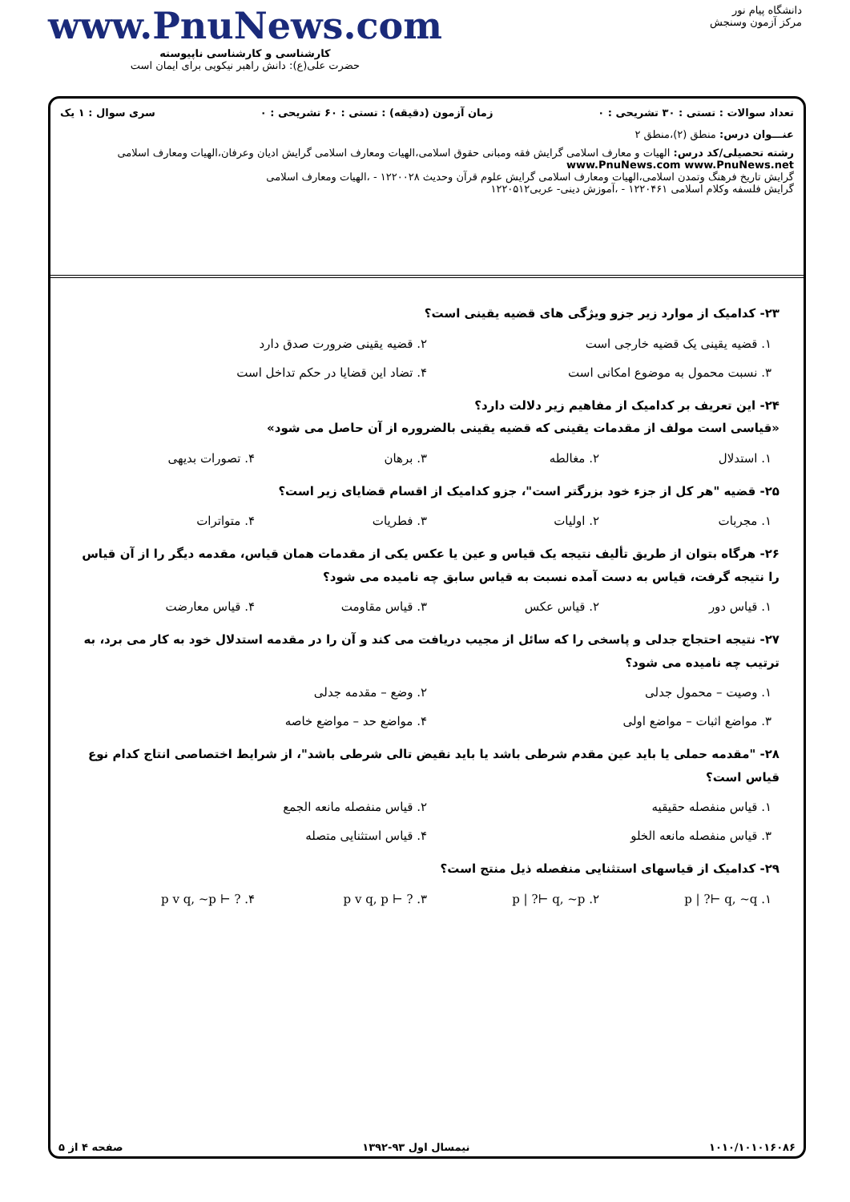دانشگاه پیام نور
مرکز آزمون وسنجش
www.PnuNews.com
کارشناسی و کارشناسی ناپیوسته
حضرت علی(ع): دانش راهبر نیکویی برای ایمان است
تعداد سوالات : تستی : ۳۰ تشریحی : ۰ زمان آزمون (دقیقه) : تستی : ۶۰ تشریحی : ۰ سری سوال : ۱ یک
عنـــوان درس: منطق (۲)،منطق ۲
رشته تحصیلی/کد درس: الهیات و معارف اسلامی گرایش فقه ومبانی حقوق اسلامی،الهیات ومعارف اسلامی گرایش ادیان وعرفان،الهیات ومعارف اسلامی www.PnuNews.com www.PnuNews.net
گرایش تاریخ فرهنگ وتمدن اسلامی،الهیات ومعارف اسلامی گرایش علوم قرآن وحدیث ۱۲۲۰۰۲۸ - ،الهیات ومعارف اسلامی
گرایش فلسفه وکلام اسلامی ۱۲۲۰۴۶۱ - ،آموزش دینی- عربی۱۲۲۰۵۱۲
۲۳- کدامیک از موارد زیر جزو ویژگی های قضیه یقینی است؟
۱. قضیه یقینی یک قضیه خارجی است ۲. قضیه یقینی ضرورت صدق دارد ۳. نسبت محمول به موضوع امکانی است ۴. تضاد این قضایا در حکم تداخل است
۲۴- این تعریف بر کدامیک از مفاهیم زیر دلالت دارد؟
«قیاسی است مولف از مقدمات یقینی که قضیه یقینی بالضروره از آن حاصل می شود»
۱. استدلال ۲. مغالطه ۳. برهان ۴. تصورات بدیهی
۲۵- قضیه "هر کل از جزء خود بزرگتر است"، جزو کدامیک از اقسام قضایای زیر است؟
۱. مجربات ۲. اولیات ۳. فطریات ۴. متواترات
۲۶- هرگاه بتوان از طریق تألیف نتیجه یک قیاس و عین یا عکس یکی از مقدمات همان قیاس، مقدمه دیگر را از آن قیاس را نتیجه گرفت، قیاس به دست آمده نسبت به قیاس سابق چه نامیده می شود؟
۱. قیاس دور ۲. قیاس عکس ۳. قیاس مقاومت ۴. قیاس معارضت
۲۷- نتیجه احتجاج جدلی و پاسخی را که سائل از مجیب دریافت می کند و آن را در مقدمه استدلال خود به کار می برد، به ترتیب چه نامیده می شود؟
۱. وصیت – محمول جدلی ۲. وضع – مقدمه جدلی ۳. مواضع اثبات – مواضع اولی ۴. مواضع حد – مواضع خاصه
۲۸- "مقدمه حملی یا باید عین مقدم شرطی باشد یا باید نقیض تالی شرطی باشد"، از شرایط اختصاصی انتاج کدام نوع قیاس است؟
۱. قیاس منفصله حقیقیه ۲. قیاس منفصله مانعه الجمع ۳. قیاس منفصله مانعه الخلو ۴. قیاس استثنایی متصله
۲۹- کدامیک از قیاسهای استثنایی منفصله ذیل منتج است؟
۱. p | ?⊢ q, ~q ۲. p | ?⊢ q, ~p ۳. p v q, p ⊢ ? ۴. p v q, ~p ⊢ ?
۱۰۱۰/۱۰۱۰۱۶۰۸۶ نیمسال اول ۹۳-۱۳۹۲ صفحه ۴ از ۵